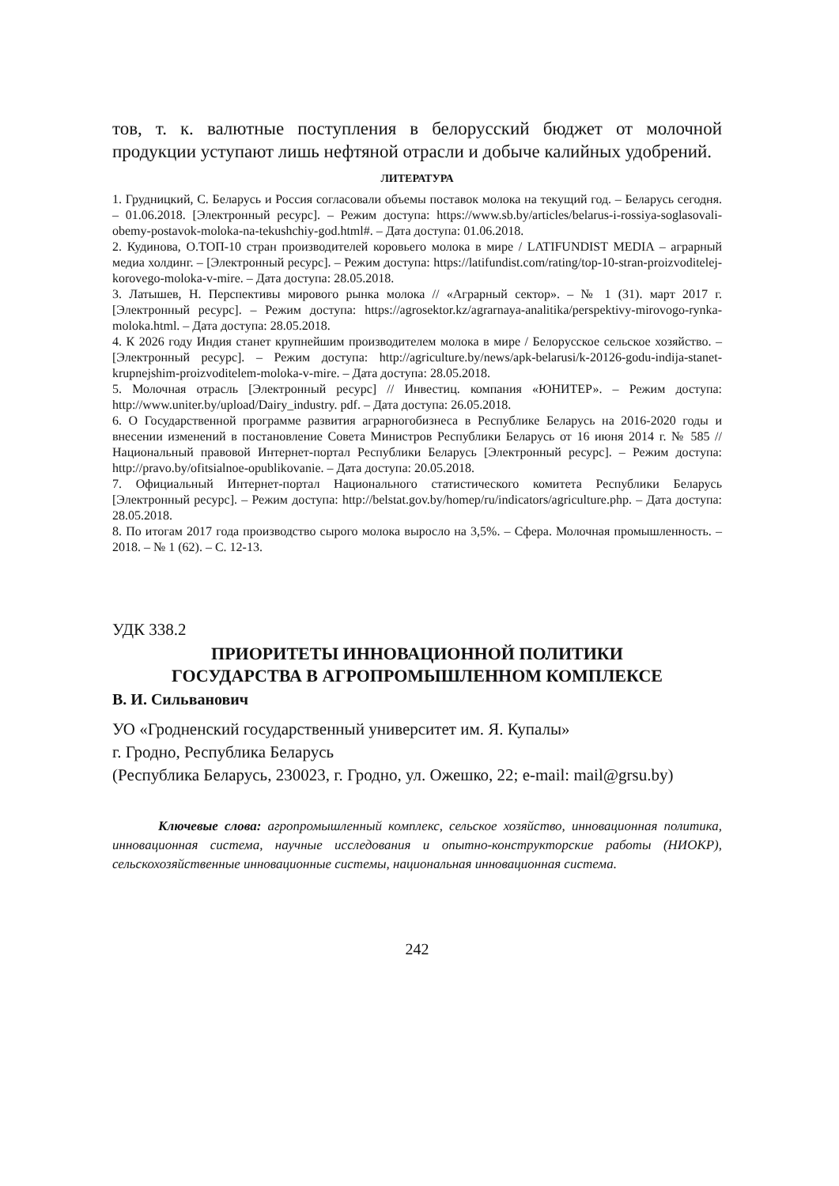тов, т. к. валютные поступления в белорусский бюджет от молочной продукции уступают лишь нефтяной отрасли и добыче калийных удобрений.
ЛИТЕРАТУРА
1. Грудницкий, С. Беларусь и Россия согласовали объемы поставок молока на текущий год. – Беларусь сегодня. – 01.06.2018. [Электронный ресурс]. – Режим доступа: https://www.sb.by/articles/belarus-i-rossiya-soglasovali-obemy-postavok-moloka-na-tekushchiy-god.html#. – Дата доступа: 01.06.2018.
2. Кудинова, О.ТОП-10 стран производителей коровьего молока в мире / LATIFUNDIST MEDIA – аграрный медиа холдинг. – [Электронный ресурс]. – Режим доступа: https://latifundist.com/rating/top-10-stran-proizvoditelej-korovego-moloka-v-mire. – Дата доступа: 28.05.2018.
3. Латышев, Н. Перспективы мирового рынка молока // «Аграрный сектор». – № 1 (31). март 2017 г. [Электронный ресурс]. – Режим доступа: https://agrosektor.kz/agrarnaya-analitika/perspektivy-mirovogo-rynka-moloka.html. – Дата доступа: 28.05.2018.
4. К 2026 году Индия станет крупнейшим производителем молока в мире / Белорусское сельское хозяйство. – [Электронный ресурс]. – Режим доступа: http://agriculture.by/news/apk-belarusi/k-20126-godu-indija-stanet-krupnejshim-proizvoditelem-moloka-v-mire. – Дата доступа: 28.05.2018.
5. Молочная отрасль [Электронный ресурс] // Инвестиц. компания «ЮНИТЕР». – Режим доступа: http://www.uniter.by/upload/Dairy_industry. pdf. – Дата доступа: 26.05.2018.
6. О Государственной программе развития аграрногобизнеса в Республике Беларусь на 2016-2020 годы и внесении изменений в постановление Совета Министров Республики Беларусь от 16 июня 2014 г. № 585 // Национальный правовой Интернет-портал Республики Беларусь [Электронный ресурс]. – Режим доступа: http://pravo.by/ofitsialnoe-opublikovanie. – Дата доступа: 20.05.2018.
7. Официальный Интернет-портал Национального статистического комитета Республики Беларусь [Электронный ресурс]. – Режим доступа: http://belstat.gov.by/homep/ru/indicators/agriculture.php. – Дата доступа: 28.05.2018.
8. По итогам 2017 года производство сырого молока выросло на 3,5%. – Сфера. Молочная промышленность. – 2018. – № 1 (62). – С. 12-13.
УДК 338.2
ПРИОРИТЕТЫ ИННОВАЦИОННОЙ ПОЛИТИКИ
ГОСУДАРСТВА В АГРОПРОМЫШЛЕННОМ КОМПЛЕКСЕ
В. И. Сильванович
УО «Гродненский государственный университет им. Я. Купалы»
г. Гродно, Республика Беларусь
(Республика Беларусь, 230023, г. Гродно, ул. Ожешко, 22; e-mail: mail@grsu.by)
Ключевые слова: агропромышленный комплекс, сельское хозяйство, инновационная политика, инновационная система, научные исследования и опытно-конструкторские работы (НИОКР), сельскохозяйственные инновационные системы, национальная инновационная система.
242